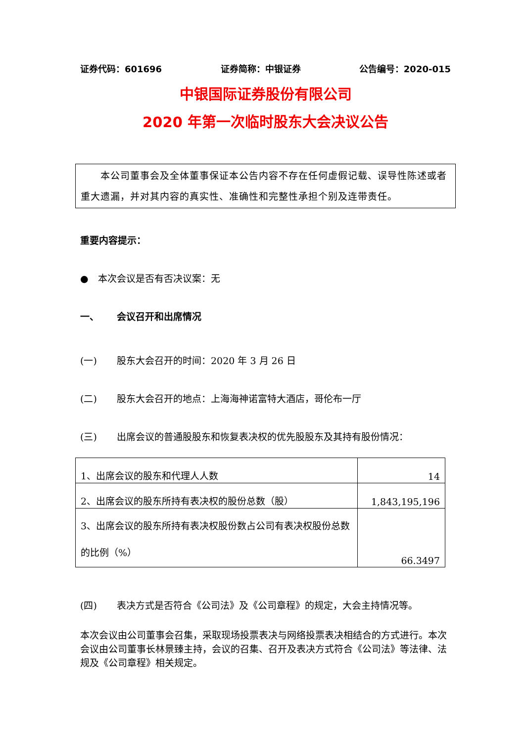证券代码：601696 证券简称：中银证券 公告编号：2020-015
中银国际证券股份有限公司
2020 年第一次临时股东大会决议公告
  本公司董事会及全体董事保证本公告内容不存在任何虚假记载、误导性陈述或者重大遗漏，并对其内容的真实性、准确性和完整性承担个别及连带责任。
重要内容提示：
● 本次会议是否有否决议案：无
一、 会议召开和出席情况
(一) 股东大会召开的时间：2020 年 3 月 26 日
(二) 股东大会召开的地点：上海海神诺富特大酒店，哥伦布一厅
(三) 出席会议的普通股股东和恢复表决权的优先股股东及其持有股份情况：
| 1、出席会议的股东和代理人人数 | 14 |
| 2、出席会议的股东所持有表决权的股份总数（股） | 1,843,195,196 |
| 3、出席会议的股东所持有表决权股份数占公司有表决权股份总数的比例（%） | 66.3497 |
(四) 表决方式是否符合《公司法》及《公司章程》的规定，大会主持情况等。
本次会议由公司董事会召集，采取现场投票表决与网络投票表决相结合的方式进行。本次会议由公司董事长林景臻主持，会议的召集、召开及表决方式符合《公司法》等法律、法规及《公司章程》相关规定。